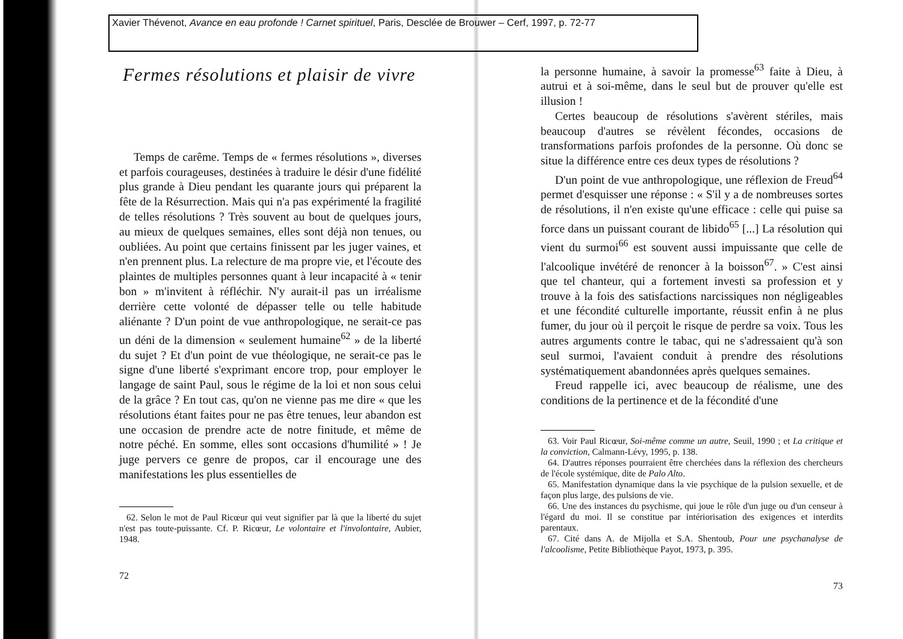Xavier Thévenot, Avance en eau profonde ! Carnet spirituel, Paris, Desclée de Brouwer – Cerf, 1997, p. 72-77
Fermes résolutions et plaisir de vivre
Temps de carême. Temps de « fermes résolutions », diverses et parfois courageuses, destinées à traduire le désir d'une fidélité plus grande à Dieu pendant les quarante jours qui préparent la fête de la Résurrection. Mais qui n'a pas expérimenté la fragilité de telles résolutions ? Très souvent au bout de quelques jours, au mieux de quelques semaines, elles sont déjà non tenues, ou oubliées. Au point que certains finissent par les juger vaines, et n'en prennent plus. La relecture de ma propre vie, et l'écoute des plaintes de multiples personnes quant à leur incapacité à « tenir bon » m'invitent à réfléchir. N'y aurait-il pas un irréalisme derrière cette volonté de dépasser telle ou telle habitude aliénante ? D'un point de vue anthropologique, ne serait-ce pas un déni de la dimension « seulement humaine<sup>62</sup> » de la liberté du sujet ? Et d'un point de vue théologique, ne serait-ce pas le signe d'une liberté s'exprimant encore trop, pour employer le langage de saint Paul, sous le régime de la loi et non sous celui de la grâce ? En tout cas, qu'on ne vienne pas me dire « que les résolutions étant faites pour ne pas être tenues, leur abandon est une occasion de prendre acte de notre finitude, et même de notre péché. En somme, elles sont occasions d'humilité » ! Je juge pervers ce genre de propos, car il encourage une des manifestations les plus essentielles de
62. Selon le mot de Paul Ricœur qui veut signifier par là que la liberté du sujet n'est pas toute-puissante. Cf. P. Ricœur, Le volontaire et l'involontaire, Aubier, 1948.
72
la personne humaine, à savoir la promesse<sup>63</sup> faite à Dieu, à autrui et à soi-même, dans le seul but de prouver qu'elle est illusion !
Certes beaucoup de résolutions s'avèrent stériles, mais beaucoup d'autres se révèlent fécondes, occasions de transformations parfois profondes de la personne. Où donc se situe la différence entre ces deux types de résolutions ?
D'un point de vue anthropologique, une réflexion de Freud<sup>64</sup> permet d'esquisser une réponse : « S'il y a de nombreuses sortes de résolutions, il n'en existe qu'une efficace : celle qui puise sa force dans un puissant courant de libido<sup>65</sup> [...] La résolution qui vient du surmoi<sup>66</sup> est souvent aussi impuissante que celle de l'alcoolique invétéré de renoncer à la boisson<sup>67</sup>. » C'est ainsi que tel chanteur, qui a fortement investi sa profession et y trouve à la fois des satisfactions narcissiques non négligeables et une fécondité culturelle importante, réussit enfin à ne plus fumer, du jour où il perçoit le risque de perdre sa voix. Tous les autres arguments contre le tabac, qui ne s'adressaient qu'à son seul surmoi, l'avaient conduit à prendre des résolutions systématiquement abandonnées après quelques semaines.
Freud rappelle ici, avec beaucoup de réalisme, une des conditions de la pertinence et de la fécondité d'une
63. Voir Paul Ricœur, Soi-même comme un autre, Seuil, 1990 ; et La critique et la conviction, Calmann-Lévy, 1995, p. 138.
64. D'autres réponses pourraient être cherchées dans la réflexion des chercheurs de l'école systémique, dite de Palo Alto.
65. Manifestation dynamique dans la vie psychique de la pulsion sexuelle, et de façon plus large, des pulsions de vie.
66. Une des instances du psychisme, qui joue le rôle d'un juge ou d'un censeur à l'égard du moi. Il se constitue par intériorisation des exigences et interdits parentaux.
67. Cité dans A. de Mijolla et S.A. Shentoub, Pour une psychanalyse de l'alcoolisme, Petite Bibliothèque Payot, 1973, p. 395.
73